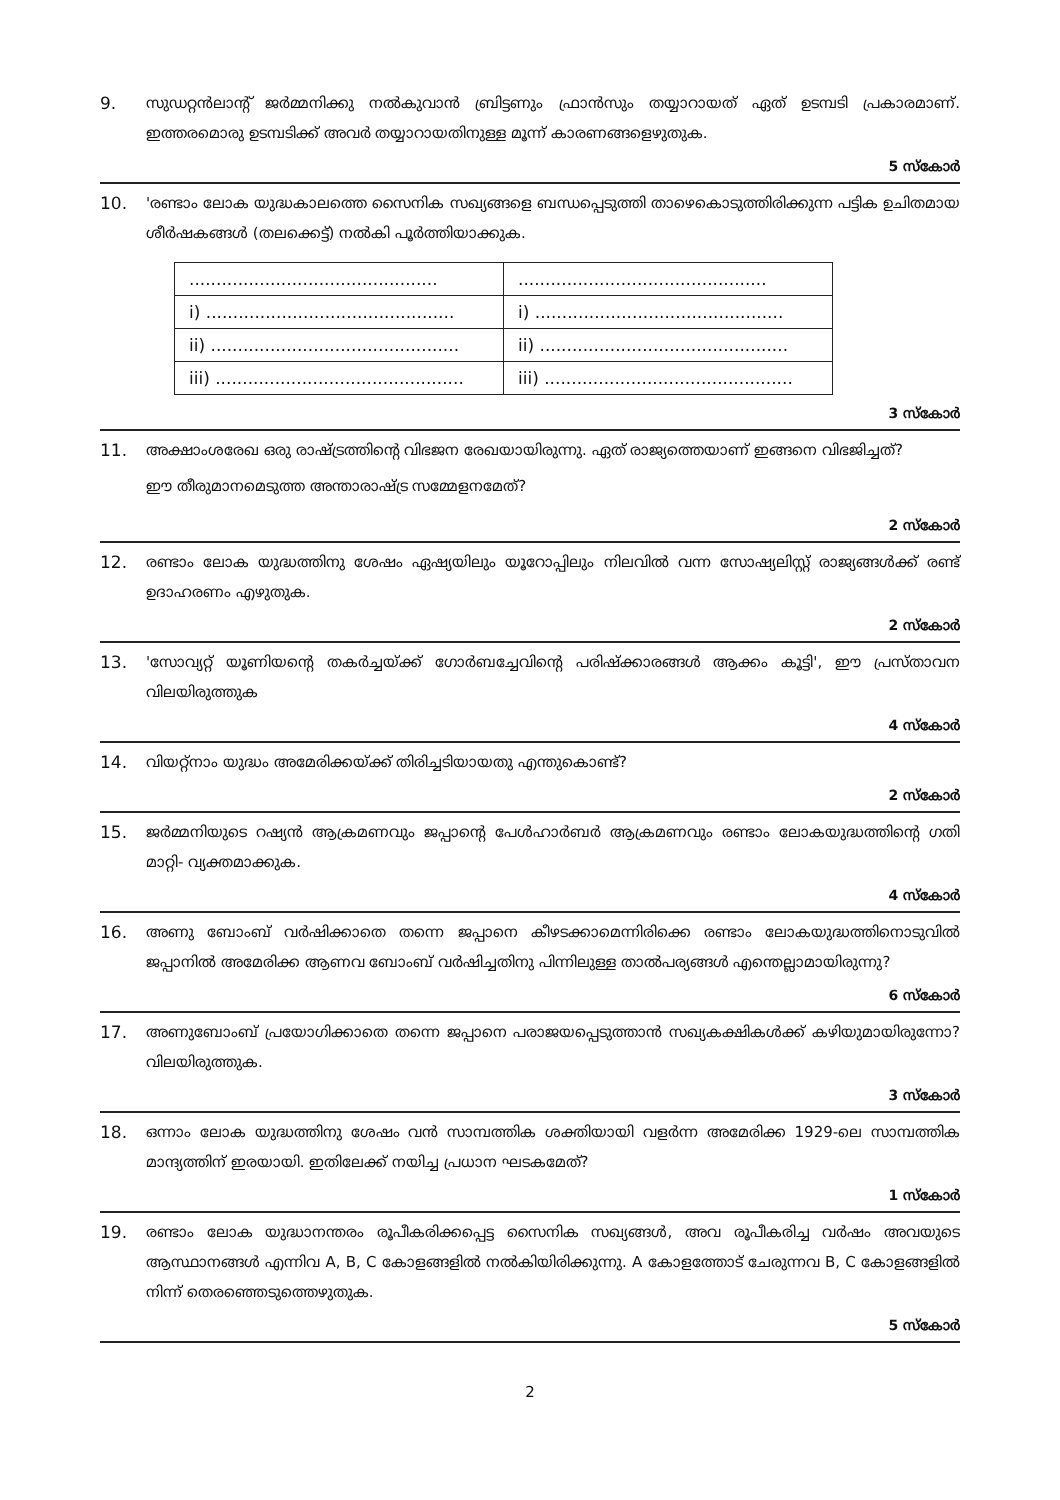9. സുഡറ്റൻലാന്റ് ജർമ്മനിക്കു നൽകുവാൻ ബ്രിട്ടണും ഫ്രാൻസും തയ്യാറായത് ഏത് ഉടമ്പടി പ്രകാരമാണ്. ഇത്തരമൊരു ഉടമ്പടിക്ക് അവർ തയ്യാറായതിനുള്ള മൂന്ന് കാരണങ്ങളെഴുതുക.
5 സ്കോർ
10. 'രണ്ടാം ലോക യുദ്ധകാലത്തെ സൈനിക സഖ്യങ്ങളെ ബന്ധപ്പെടുത്തി താഴെകൊടുത്തിരിക്കുന്ന പട്ടിക ഉചിതമായ ശീർഷകങ്ങൾ (തലക്കെട്ട്) നൽകി പൂർത്തിയാക്കുക.
| .............................................. | .............................................. |
| i) .............................................. | i) .............................................. |
| ii) .............................................. | ii) .............................................. |
| iii) .............................................. | iii) .............................................. |
3 സ്കോർ
11. അക്ഷാംശരേഖ ഒരു രാഷ്ട്രത്തിന്റെ വിഭജന രേഖയായിരുന്നു. ഏത് രാജ്യത്തെയാണ് ഇങ്ങനെ വിഭജിച്ചത്?
ഈ തീരുമാനമെടുത്ത അന്താരാഷ്ട്ര സമ്മേളനമേത്?
2 സ്കോർ
12. രണ്ടാം ലോക യുദ്ധത്തിനു ശേഷം ഏഷ്യയിലും യൂറോപ്പിലും നിലവിൽ വന്ന സോഷ്യലിസ്റ്റ് രാജ്യങ്ങൾക്ക് രണ്ട് ഉദാഹരണം എഴുതുക.
2 സ്കോർ
13. 'സോവ്യറ്റ് യൂണിയന്റെ തകർച്ചയ്ക്ക് ഗോർബച്ചേവിന്റെ പരിഷ്ക്കാരങ്ങൾ ആക്കം കൂട്ടി', ഈ പ്രസ്താവന വിലയിരുത്തുക
4 സ്കോർ
14. വിയറ്റ്നാം യുദ്ധം അമേരിക്കയ്ക്ക് തിരിച്ചടിയായതു എന്തുകൊണ്ട്?
2 സ്കോർ
15. ജർമ്മനിയുടെ റഷ്യൻ ആക്രമണവും ജപ്പാന്റെ പേൾഹാർബർ ആക്രമണവും രണ്ടാം ലോകയുദ്ധത്തിന്റെ ഗതി മാറ്റി- വ്യക്തമാക്കുക.
4 സ്കോർ
16. അണു ബോംബ് വർഷിക്കാതെ തന്നെ ജപ്പാനെ കീഴടക്കാമെന്നിരിക്കെ രണ്ടാം ലോകയുദ്ധത്തിനൊടുവിൽ ജപ്പാനിൽ അമേരിക്ക ആണവ ബോംബ് വർഷിച്ചതിനു പിന്നിലുള്ള താൽപര്യങ്ങൾ എന്തെല്ലാമായിരുന്നു?
6 സ്കോർ
17. അണുബോംബ് പ്രയോഗിക്കാതെ തന്നെ ജപ്പാനെ പരാജയപ്പെടുത്താൻ സഖ്യകക്ഷികൾക്ക് കഴിയുമായിരുന്നോ? വിലയിരുത്തുക.
3 സ്കോർ
18. ഒന്നാം ലോക യുദ്ധത്തിനു ശേഷം വൻ സാമ്പത്തിക ശക്തിയായി വളർന്ന അമേരിക്ക 1929-ലെ സാമ്പത്തിക മാന്ദ്യത്തിന് ഇരയായി. ഇതിലേക്ക് നയിച്ച പ്രധാന ഘടകമേത്?
1 സ്കോർ
19. രണ്ടാം ലോക യുദ്ധാനന്തരം രൂപീകരിക്കപ്പെട്ട സൈനിക സഖ്യങ്ങൾ, അവ രൂപീകരിച്ച വർഷം അവയുടെ ആസ്ഥാനങ്ങൾ എന്നിവ A, B, C കോളങ്ങളിൽ നൽകിയിരിക്കുന്നു. A കോളത്തോട് ചേരുന്നവ B, C കോളങ്ങളിൽ നിന്ന് തെരഞ്ഞെടുത്തെഴുതുക.
5 സ്കോർ
2